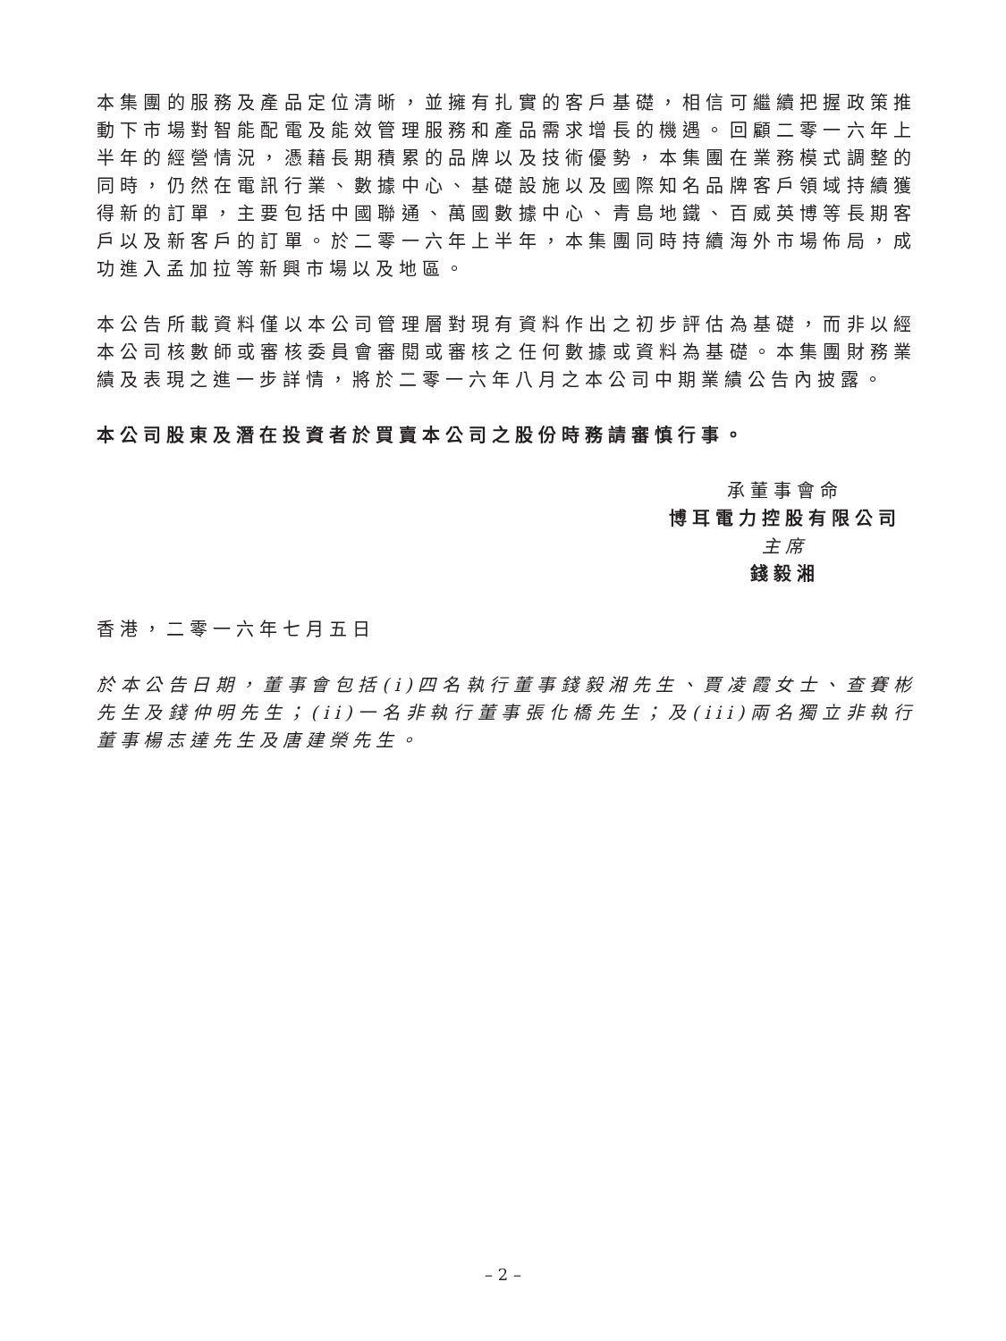本集團的服務及產品定位清晰，並擁有扎實的客戶基礎，相信可繼續把握政策推動下市場對智能配電及能效管理服務和產品需求增長的機遇。回顧二零一六年上半年的經營情況，憑藉長期積累的品牌以及技術優勢，本集團在業務模式調整的同時，仍然在電訊行業、數據中心、基礎設施以及國際知名品牌客戶領域持續獲得新的訂單，主要包括中國聯通、萬國數據中心、青島地鐵、百威英博等長期客戶以及新客戶的訂單。於二零一六年上半年，本集團同時持續海外市場佈局，成功進入孟加拉等新興市場以及地區。
本公告所載資料僅以本公司管理層對現有資料作出之初步評估為基礎，而非以經本公司核數師或審核委員會審閱或審核之任何數據或資料為基礎。本集團財務業績及表現之進一步詳情，將於二零一六年八月之本公司中期業績公告內披露。
本公司股東及潛在投資者於買賣本公司之股份時務請審慎行事。
承董事會命
博耳電力控股有限公司
主席
錢毅湘
香港，二零一六年七月五日
於本公告日期，董事會包括(i)四名執行董事錢毅湘先生、賈凌霞女士、查賽彬先生及錢仲明先生；(ii)一名非執行董事張化橋先生；及(iii)兩名獨立非執行董事楊志達先生及唐建榮先生。
– 2 –